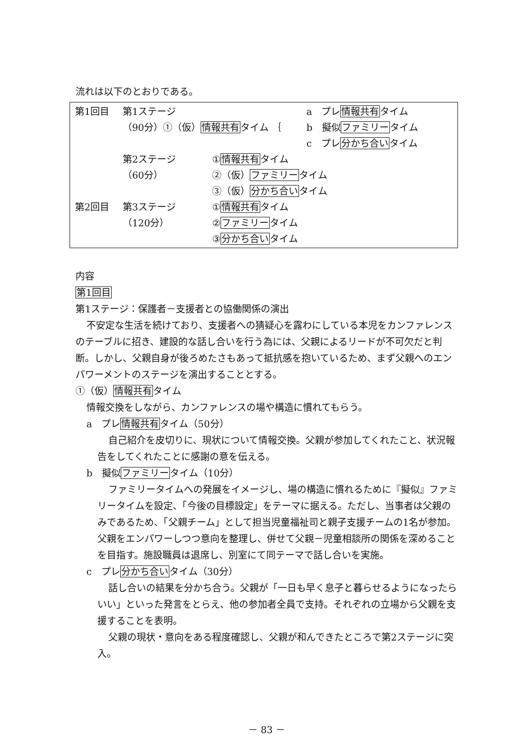流れは以下のとおりである。
第1回目 第1ステージ a　プレ情報共有タイム
（90分）①（仮）情報共有タイム ｛ b　擬似ファミリータイム
c　プレ分かち合いタイム
第2ステージ ①情報共有タイム
（60分） ②（仮）ファミリータイム
③（仮）分かち合いタイム
第2回目 第3ステージ ①情報共有タイム
（120分） ②ファミリータイム
③分かち合いタイム
内容
第1回目
第1ステージ：保護者－支援者との協働関係の演出
不安定な生活を続けており、支援者への猜疑心を露わにしている本児をカンファレンスのテーブルに招き、建設的な話し合いを行う為には、父親によるリードが不可欠だと判断。しかし、父親自身が後ろめたさもあって抵抗感を抱いているため、まず父親へのエンパワーメントのステージを演出することとする。
①（仮）情報共有タイム
情報交換をしながら、カンファレンスの場や構造に慣れてもらう。
a　プレ情報共有タイム（50分）
自己紹介を皮切りに、現状について情報交換。父親が参加してくれたこと、状況報告をしてくれたことに感謝の意を伝える。
b　擬似ファミリータイム（10分）
ファミリータイムへの発展をイメージし、場の構造に慣れるために『擬似』ファミリータイムを設定、「今後の目標設定」をテーマに据える。ただし、当事者は父親のみであるため、「父親チーム」として担当児童福祉司と親子支援チームの1名が参加。父親をエンパワーしつつ意向を整理し、併せて父親－児童相談所の関係を深めることを目指す。施設職員は退席し、別室にて同テーマで話し合いを実施。
c　プレ分かち合いタイム（30分）
話し合いの結果を分かち合う。父親が「一日も早く息子と暮らせるようになったらいい」といった発言をとらえ、他の参加者全員で支持。それぞれの立場から父親を支援することを表明。
父親の現状・意向をある程度確認し、父親が和んできたところで第2ステージに突入。
－ 83 －